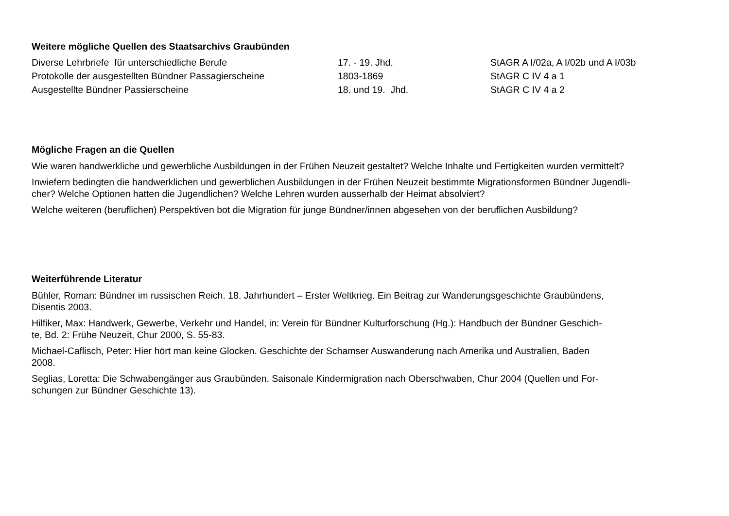Weitere mögliche Quellen des Staatsarchivs Graubünden
| Diverse Lehrbriefe für unterschiedliche Berufe | 17. - 19. Jhd. | StAGR A I/02a, A I/02b und A I/03b |
| Protokolle der ausgestellten Bündner Passagierscheine | 1803-1869 | StAGR C IV 4 a 1 |
| Ausgestellte Bündner Passierscheine | 18. und 19. Jhd. | StAGR C IV 4 a 2 |
Mögliche Fragen an die Quellen
Wie waren handwerkliche und gewerbliche Ausbildungen in der Frühen Neuzeit gestaltet? Welche Inhalte und Fertigkeiten wurden vermittelt?
Inwiefern bedingten die handwerklichen und gewerblichen Ausbildungen in der Frühen Neuzeit bestimmte Migrationsformen Bündner Jugendli-
cher? Welche Optionen hatten die Jugendlichen? Welche Lehren wurden ausserhalb der Heimat absolviert?
Welche weiteren (beruflichen) Perspektiven bot die Migration für junge Bündner/innen abgesehen von der beruflichen Ausbildung?
Weiterführende Literatur
Bühler, Roman: Bündner im russischen Reich. 18. Jahrhundert – Erster Weltkrieg. Ein Beitrag zur Wanderungsgeschichte Graubündens,
Disentis 2003.
Hilfiker, Max: Handwerk, Gewerbe, Verkehr und Handel, in: Verein für Bündner Kulturforschung (Hg.): Handbuch der Bündner Geschich-
te, Bd. 2: Frühe Neuzeit, Chur 2000, S. 55-83.
Michael-Caflisch, Peter: Hier hört man keine Glocken. Geschichte der Schamser Auswanderung nach Amerika und Australien, Baden
2008.
Seglias, Loretta: Die Schwabengänger aus Graubünden. Saisonale Kindermigration nach Oberschwaben, Chur 2004 (Quellen und For-
schungen zur Bündner Geschichte 13).